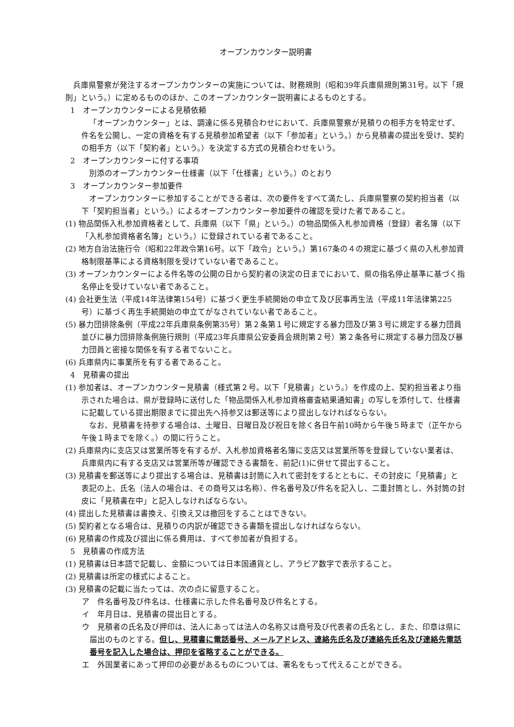オープンカウンター説明書
兵庫県警察が発注するオープンカウンターの実施については、財務規則（昭和39年兵庫県規則第31号。以下「規則」という。）に定めるもののほか、このオープンカウンター説明書によるものとする。
1　オープンカウンターによる見積依頼
「オープンカウンター」とは、調達に係る見積合わせにおいて、兵庫県警察が見積りの相手方を特定せず、件名を公開し、一定の資格を有する見積参加希望者（以下「参加者」という。）から見積書の提出を受け、契約の相手方（以下「契約者」という。）を決定する方式の見積合わせをいう。
2　オープンカウンターに付する事項
別添のオープンカウンター仕様書（以下「仕様書」という。）のとおり
3　オープンカウンター参加要件
オープンカウンターに参加することができる者は、次の要件をすべて満たし、兵庫県警察の契約担当者（以下「契約担当者」という。）によるオープンカウンター参加要件の確認を受けた者であること。
(1) 物品関係入札参加資格者として、兵庫県（以下「県」という。）の物品関係入札参加資格（登録）者名簿（以下「入札参加資格者名簿」という。）に登録されている者であること。
(2) 地方自治法施行令（昭和22年政令第16号。以下「政令」という。）第167条の４の規定に基づく県の入札参加資格制限基準による資格制限を受けていない者であること。
(3) オープンカウンターによる件名等の公開の日から契約者の決定の日までにおいて、県の指名停止基準に基づく指名停止を受けていない者であること。
(4) 会社更生法（平成14年法律第154号）に基づく更生手続開始の申立て及び民事再生法（平成11年法律第225号）に基づく再生手続開始の申立てがなされていない者であること。
(5) 暴力団排除条例（平成22年兵庫県条例第35号）第２条第１号に規定する暴力団及び第３号に規定する暴力団員並びに暴力団排除条例施行規則（平成23年兵庫県公安委員会規則第２号）第２条各号に規定する暴力団及び暴力団員と密接な関係を有する者でないこと。
(6) 兵庫県内に事業所を有する者であること。
4　見積書の提出
(1) 参加者は、オープンカウンター見積書（様式第２号。以下「見積書」という。）を作成の上、契約担当者より指示された場合は、県が登録時に送付した「物品関係入札参加資格審査結果通知書」の写しを添付して、仕様書に記載している提出期限までに提出先へ持参又は郵送等により提出しなければならない。
なお、見積書を持参する場合は、土曜日、日曜日及び祝日を除く各日午前10時から午後５時まで（正午から午後１時までを除く。）の間に行うこと。
(2) 兵庫県内に支店又は営業所等を有するが、入札参加資格者名簿に支店又は営業所等を登録していない業者は、兵庫県内に有する支店又は営業所等が確認できる書類を、前記(1)に併せて提出すること。
(3) 見積書を郵送等により提出する場合は、見積書は封筒に入れて密封をするとともに、その封皮に「見積書」と表記の上、氏名（法人の場合は、その商号又は名称）、件名番号及び件名を記入し、二重封筒とし、外封筒の封皮に「見積書在中」と記入しなければならない。
(4) 提出した見積書は書換え、引換え又は撤回をすることはできない。
(5) 契約者となる場合は、見積りの内訳が確認できる書類を提出しなければならない。
(6) 見積書の作成及び提出に係る費用は、すべて参加者が負担する。
5　見積書の作成方法
(1) 見積書は日本語で記載し、金額については日本国通貨とし、アラビア数字で表示すること。
(2) 見積書は所定の様式によること。
(3) 見積書の記載に当たっては、次の点に留意すること。
ア　件名番号及び件名は、仕様書に示した件名番号及び件名とする。
イ　年月日は、見積書の提出日とする。
ウ　見積者の氏名及び押印は、法人にあっては法人の名称又は商号及び代表者の氏名とし、また、印章は県に届出のものとする。但し、見積書に電話番号、メールアドレス、連絡先氏名及び連絡先氏名及び連絡先電話番号を記入した場合は、押印を省略することができる。
エ　外国業者にあって押印の必要があるものについては、署名をもって代えることができる。